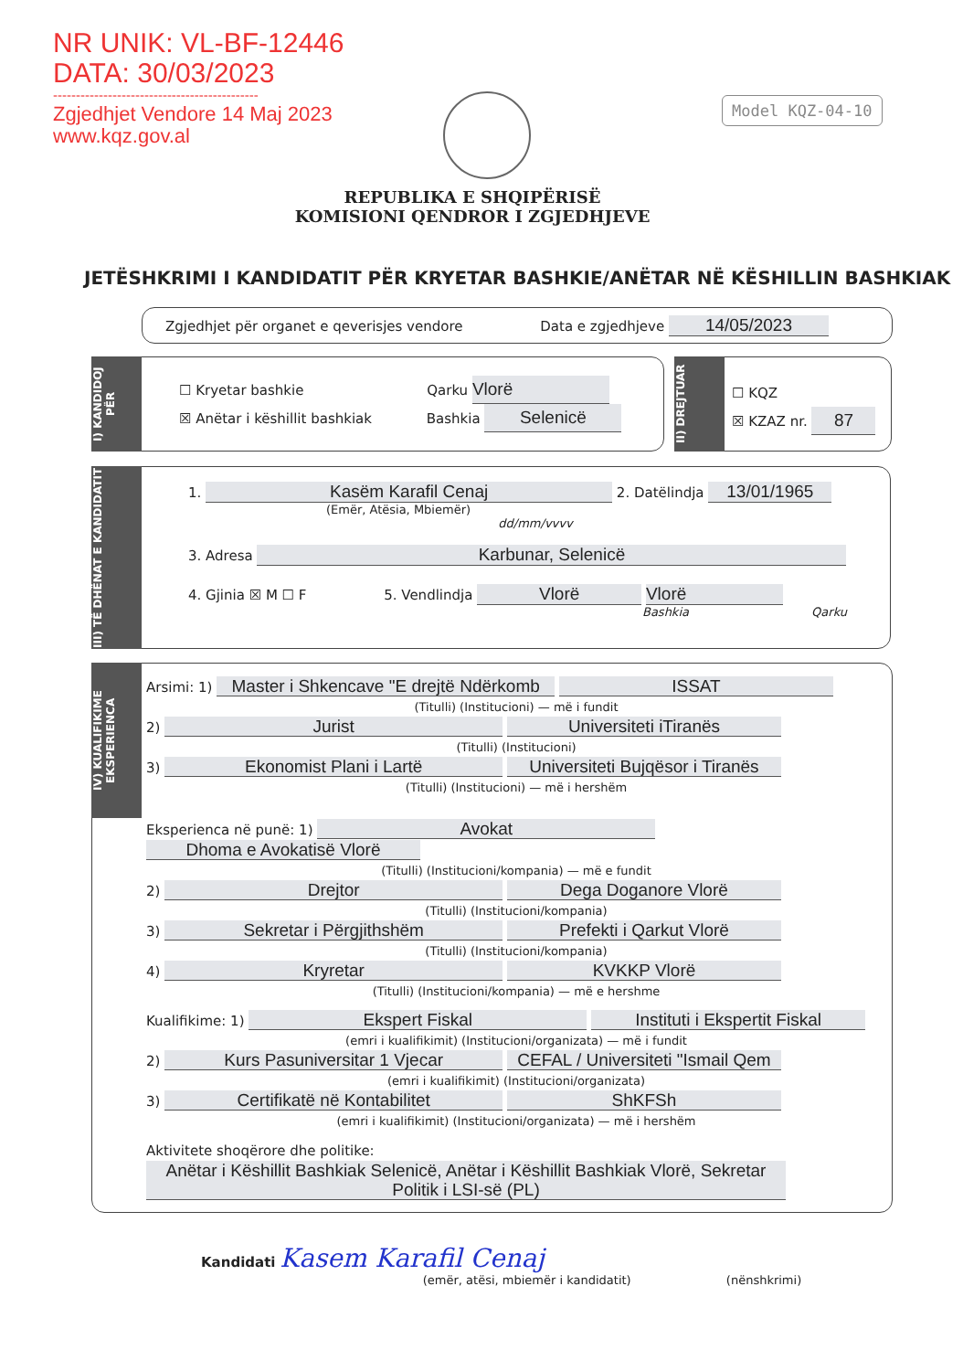NR UNIK: VL-BF-12446
DATA: 30/03/2023
---------------------------------------------
Zgjedhjet Vendore 14 Maj 2023
www.kqz.gov.al
Model KQZ-04-10
REPUBLIKA E SHQIPËRISË
KOMISIONI QENDROR I ZGJEDHJEVE
JETËSHKRIMI I KANDIDATIT PËR KRYETAR BASHKIE/ANËTAR NË KËSHILLIN BASHKIAK
Zgjedhjet për organet e qeverisjes vendore Data e zgjedhjeve 14/05/2023
☐ Kryetar bashkie Qarku Vlorë
☒ Anëtar i këshillit bashkiak Bashkia Selenicë
I) KANDIDOJ PËR
☐ KQZ
☒ KZAZ nr. 87
II) DREJTUAR
1. Kasëm Karafil Cenaj 2. Datëlindja 13/01/1965
(Emër, Atësia, Mbiemër) dd/mm/vvvv
3. Adresa Karbunar, Selenicë
4. Gjinia ☒ M ☐ F 5. Vendlindja Vlorë Vlorë
Bashkia Qarku
III) TË DHËNAT E KANDIDATIT
IV) KUALIFIKIME EKSPERIENCA
Arsimi: 1) Master i Shkencave "E drejtë Ndërkomb ISSAT
(Titulli) (Institucioni) — më i fundit
2) Jurist Universiteti iTiranës
(Titulli) (Institucioni)
3) Ekonomist Plani i Lartë Universiteti Bujqësor i Tiranës
(Titulli) (Institucioni) — më i hershëm
Eksperienca në punë: 1) Avokat Dhoma e Avokatisë Vlorë
(Titulli) (Institucioni/kompania) — më e fundit
2) Drejtor Dega Doganore Vlorë
(Titulli) (Institucioni/kompania)
3) Sekretar i Përgjithshëm Prefekti i Qarkut Vlorë
(Titulli) (Institucioni/kompania)
4) Kryretar KVKKP Vlorë
(Titulli) (Institucioni/kompania) — më e hershme
Kualifikime: 1) Ekspert Fiskal Instituti i Ekspertit Fiskal
(emri i kualifikimit) (Institucioni/organizata) — më i fundit
2) Kurs Pasuniversitar 1 Vjecar CEFAL / Universiteti "Ismail Qem
(emri i kualifikimit) (Institucioni/organizata)
3) Certifikatë në Kontabilitet ShKFSh
(emri i kualifikimit) (Institucioni/organizata) — më i hershëm
Aktivitete shoqërore dhe politike: Anëtar i Këshillit Bashkiak Selenicë, Anëtar i Këshillit Bashkiak Vlorë, Sekretar Politik i LSI-së (PL)
Kandidati Kasem Karafil Cenaj
(emër, atësi, mbiemër i kandidatit) (nënshkrimi)